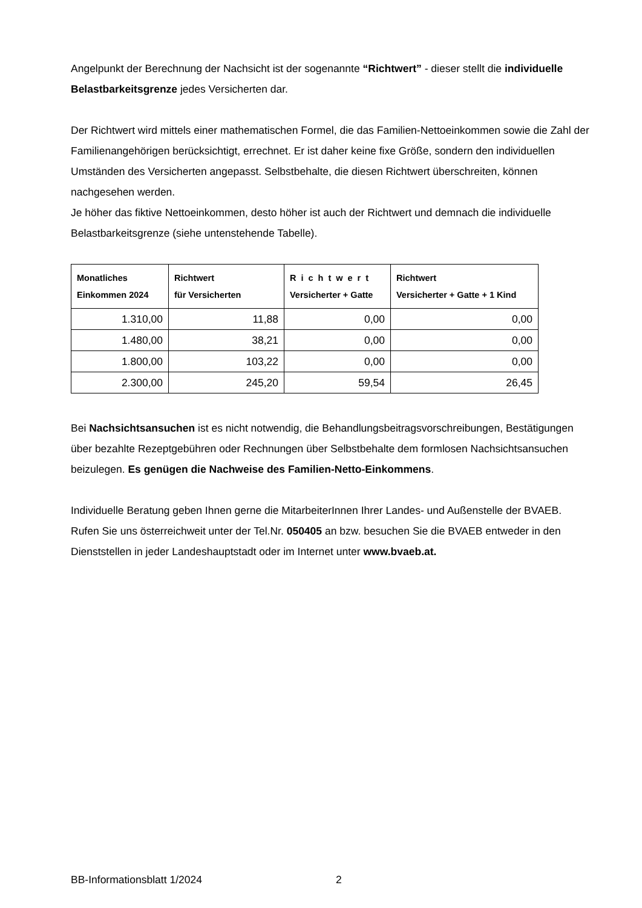Angelpunkt der Berechnung der Nachsicht ist der sogenannte “Richtwert” - dieser stellt die individuelle Belastbarkeitsgrenze jedes Versicherten dar.
Der Richtwert wird mittels einer mathematischen Formel, die das Familien-Nettoeinkommen sowie die Zahl der Familienangehörigen berücksichtigt, errechnet. Er ist daher keine fixe Größe, sondern den individuellen Umständen des Versicherten angepasst. Selbstbehalte, die diesen Richtwert überschreiten, können nachgesehen werden.
Je höher das fiktive Nettoeinkommen, desto höher ist auch der Richtwert und demnach die individuelle Belastbarkeitsgrenze (siehe untenstehende Tabelle).
| Monatliches Einkommen 2024 | Richtwert für Versicherten | Richtwert Versicherter + Gatte | Richtwert Versicherter + Gatte + 1 Kind |
| --- | --- | --- | --- |
| 1.310,00 | 11,88 | 0,00 | 0,00 |
| 1.480,00 | 38,21 | 0,00 | 0,00 |
| 1.800,00 | 103,22 | 0,00 | 0,00 |
| 2.300,00 | 245,20 | 59,54 | 26,45 |
Bei Nachsichtsansuchen ist es nicht notwendig, die Behandlungsbeitragsvorschreibungen, Bestätigungen über bezahlte Rezeptgebühren oder Rechnungen über Selbstbehalte dem formlosen Nachsichtsansuchen beizulegen. Es genügen die Nachweise des Familien-Netto-Einkommens.
Individuelle Beratung geben Ihnen gerne die MitarbeiterInnen Ihrer Landes- und Außenstelle der BVAEB. Rufen Sie uns österreichweit unter der Tel.Nr. 050405 an bzw. besuchen Sie die BVAEB entweder in den Dienststellen in jeder Landeshauptstadt oder im Internet unter www.bvaeb.at.
BB-Informationsblatt 1/2024 2